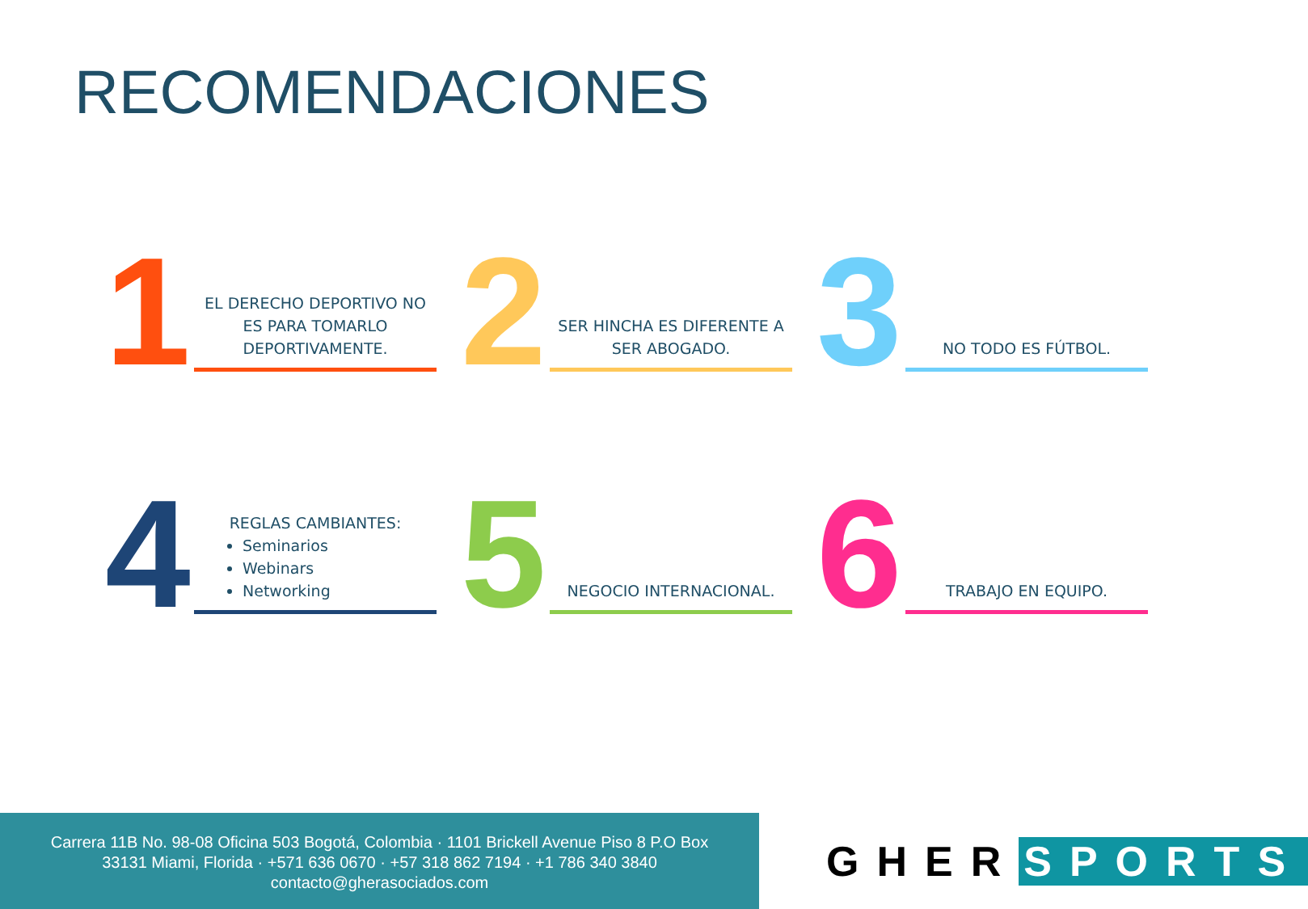RECOMENDACIONES
1
EL DERECHO DEPORTIVO NO ES PARA TOMARLO DEPORTIVAMENTE.
2
SER HINCHA ES DIFERENTE A SER ABOGADO.
3
NO TODO ES FÚTBOL.
4
REGLAS CAMBIANTES:
Seminarios
Webinars
Networking
5
NEGOCIO INTERNACIONAL.
6
TRABAJO EN EQUIPO.
Carrera 11B No. 98-08 Oficina 503 Bogotá, Colombia · 1101 Brickell Avenue Piso 8 P.O Box
33131 Miami, Florida · +571 636 0670 · +57 318 862 7194 · +1 786 340 3840
contacto@gherasociados.com
GHER SPORTS